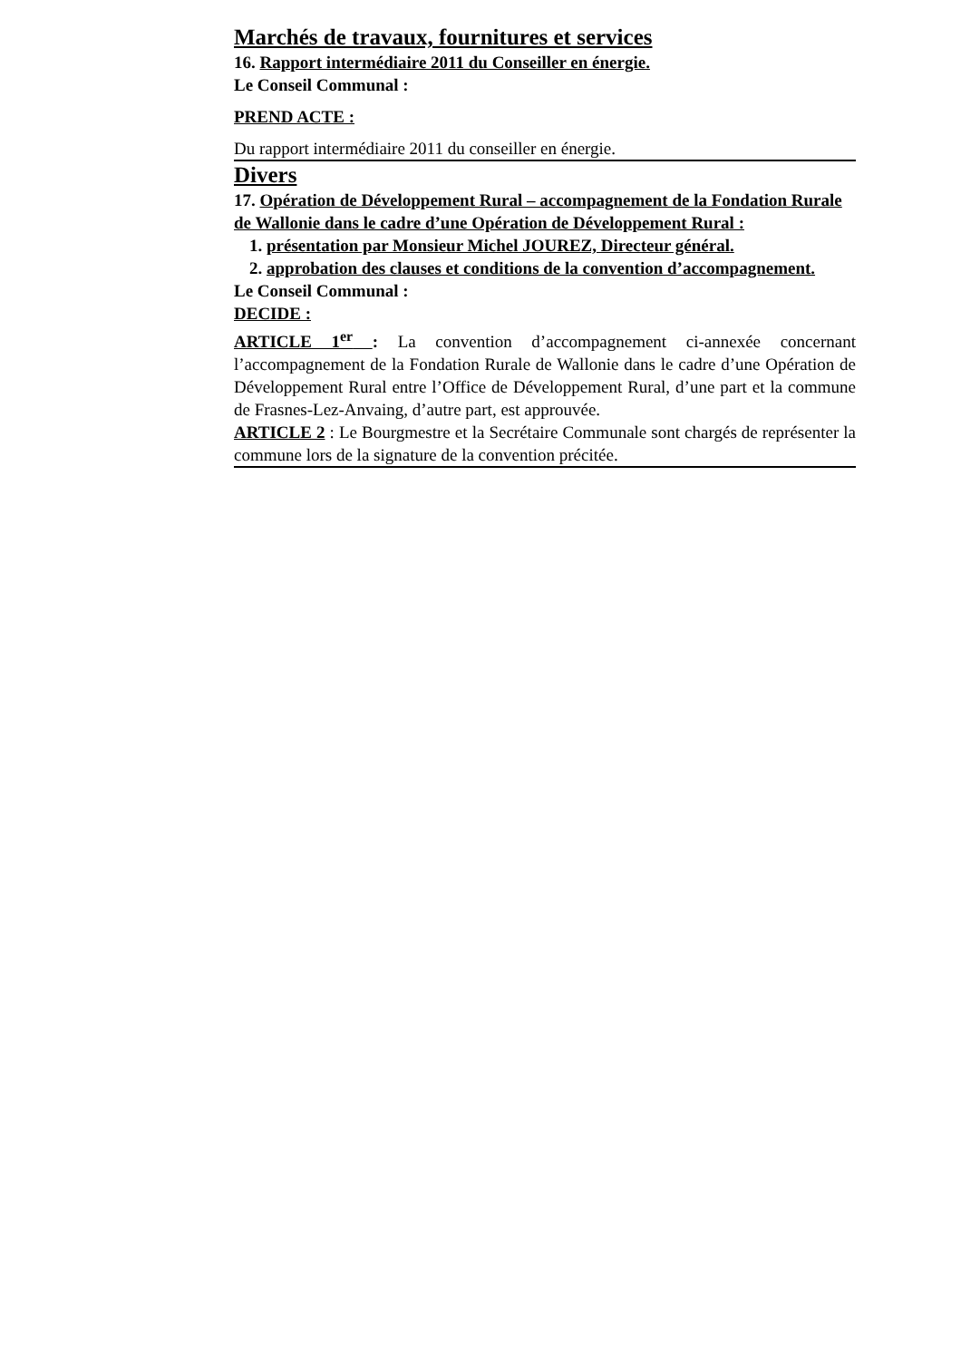Marchés de travaux, fournitures et services
16. Rapport intermédiaire 2011 du Conseiller en énergie.
Le Conseil Communal :
PREND ACTE :
Du rapport intermédiaire 2011 du conseiller en énergie.
Divers
17. Opération de Développement Rural – accompagnement de la Fondation Rurale de Wallonie dans le cadre d’une Opération de Développement Rural :
1. présentation par Monsieur Michel JOUREZ, Directeur général.
2. approbation des clauses et conditions de la convention d’accompagnement.
Le Conseil Communal :
DECIDE :
ARTICLE 1<sup>er</sup> : La convention d’accompagnement ci-annexée concernant l’accompagnement de la Fondation Rurale de Wallonie dans le cadre d’une Opération de Développement Rural entre l’Office de Développement Rural, d’une part et la commune de Frasnes-Lez-Anvaing, d’autre part, est approuvée.
ARTICLE 2 : Le Bourgmestre et la Secrétaire Communale sont chargés de représenter la commune lors de la signature de la convention précitée.